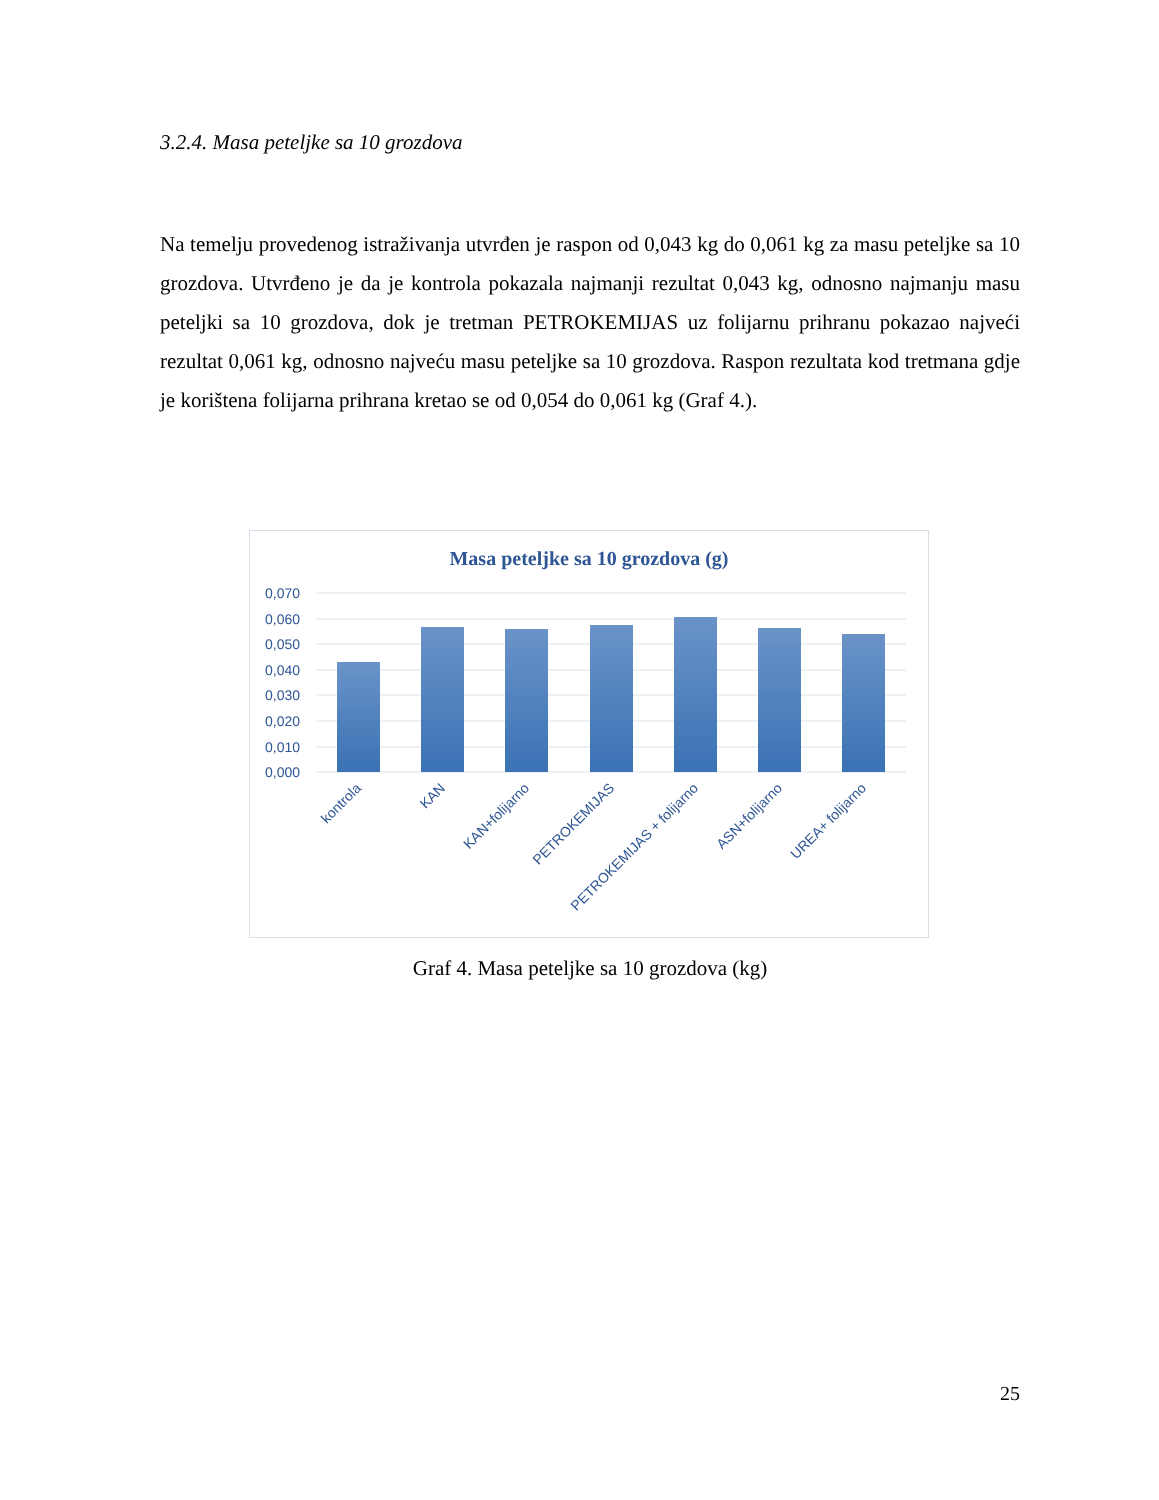3.2.4. Masa peteljke sa 10 grozdova
Na temelju provedenog istraživanja utvrđen je raspon od 0,043 kg do 0,061 kg za masu peteljke sa 10 grozdova. Utvrđeno je da je kontrola pokazala najmanji rezultat 0,043 kg, odnosno najmanju masu peteljki sa 10 grozdova, dok je tretman PETROKEMIJAS uz folijarnu prihranu pokazao najveći rezultat 0,061 kg, odnosno najveću masu peteljke sa 10 grozdova. Raspon rezultata kod tretmana gdje je korištena folijarna prihrana kretao se od 0,054 do 0,061 kg (Graf 4.).
Masa peteljke sa 10 grozdova (g)
0,070
0,060
0,050
0,040
0,030
0,020
0,010
0,000
kontrola
KAN
KAN+folijarno
PETROKEMIJAS
PETROKEMIJAS + folijarno
ASN+folijarno
UREA+ folijarno
Graf 4. Masa peteljke sa 10 grozdova (kg)
25